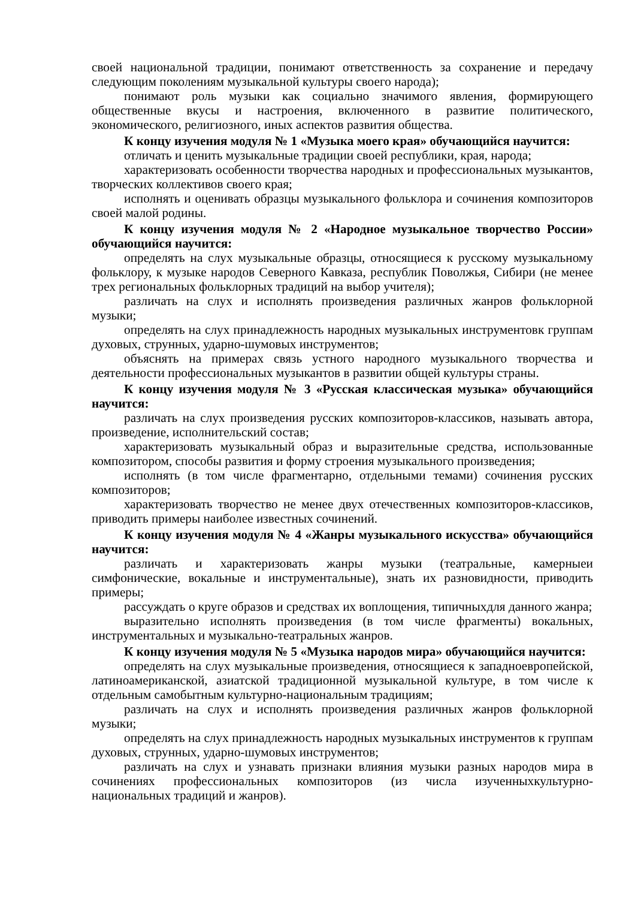своей национальной традиции, понимают ответственность за сохранение и передачу следующим поколениям музыкальной культуры своего народа);
понимают роль музыки как социально значимого явления, формирующего общественные вкусы и настроения, включенного в развитие политического, экономического, религиозного, иных аспектов развития общества.
К концу изучения модуля № 1 «Музыка моего края» обучающийся научится:
отличать и ценить музыкальные традиции своей республики, края, народа;
характеризовать особенности творчества народных и профессиональных музыкантов, творческих коллективов своего края;
исполнять и оценивать образцы музыкального фольклора и сочинения композиторов своей малой родины.
К концу изучения модуля № 2 «Народное музыкальное творчество России» обучающийся научится:
определять на слух музыкальные образцы, относящиеся к русскому музыкальному фольклору, к музыке народов Северного Кавказа, республик Поволжья, Сибири (не менее трех региональных фольклорных традиций на выбор учителя);
различать на слух и исполнять произведения различных жанров фольклорной музыки;
определять на слух принадлежность народных музыкальных инструментовк группам духовых, струнных, ударно-шумовых инструментов;
объяснять на примерах связь устного народного музыкального творчества и деятельности профессиональных музыкантов в развитии общей культуры страны.
К концу изучения модуля № 3 «Русская классическая музыка» обучающийся научится:
различать на слух произведения русских композиторов-классиков, называть автора, произведение, исполнительский состав;
характеризовать музыкальный образ и выразительные средства, использованные композитором, способы развития и форму строения музыкального произведения;
исполнять (в том числе фрагментарно, отдельными темами) сочинения русских композиторов;
характеризовать творчество не менее двух отечественных композиторов-классиков, приводить примеры наиболее известных сочинений.
К концу изучения модуля № 4 «Жанры музыкального искусства» обучающийся научится:
различать и характеризовать жанры музыки (театральные, камерныеи симфонические, вокальные и инструментальные), знать их разновидности, приводить примеры;
рассуждать о круге образов и средствах их воплощения, типичныхдля данного жанра;
выразительно исполнять произведения (в том числе фрагменты) вокальных, инструментальных и музыкально-театральных жанров.
К концу изучения модуля № 5 «Музыка народов мира» обучающийся научится:
определять на слух музыкальные произведения, относящиеся к западноевропейской, латиноамериканской, азиатской традиционной музыкальной культуре, в том числе к отдельным самобытным культурно-национальным традициям;
различать на слух и исполнять произведения различных жанров фольклорной музыки;
определять на слух принадлежность народных музыкальных инструментов к группам духовых, струнных, ударно-шумовых инструментов;
различать на слух и узнавать признаки влияния музыки разных народов мира в сочинениях профессиональных композиторов (из числа изученныхкультурно-национальных традиций и жанров).